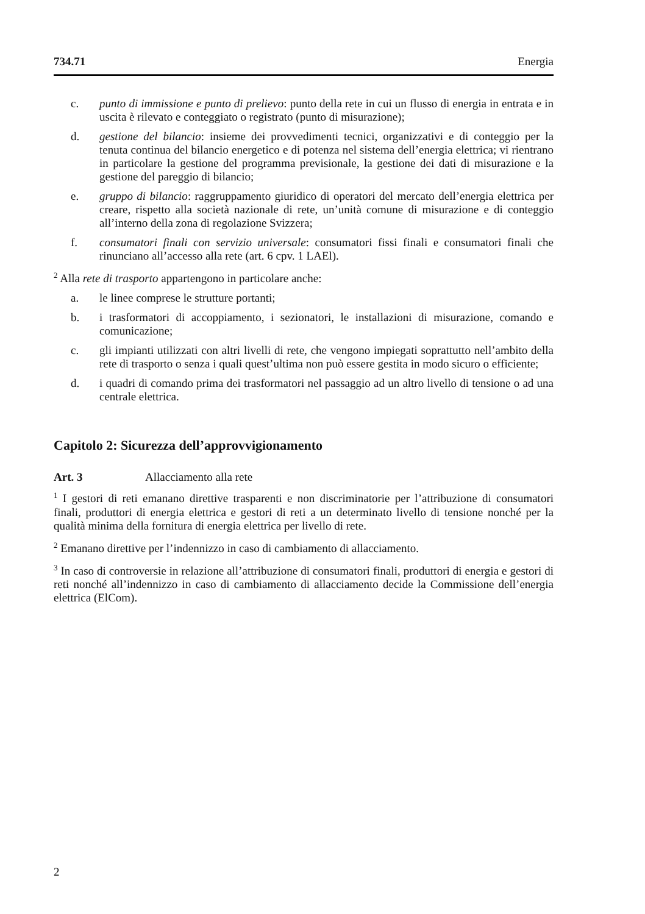734.71 Energia
c. punto di immissione e punto di prelievo: punto della rete in cui un flusso di energia in entrata e in uscita è rilevato e conteggiato o registrato (punto di misurazione);
d. gestione del bilancio: insieme dei provvedimenti tecnici, organizzativi e di conteggio per la tenuta continua del bilancio energetico e di potenza nel sistema dell’energia elettrica; vi rientrano in particolare la gestione del programma previsionale, la gestione dei dati di misurazione e la gestione del pareggio di bilancio;
e. gruppo di bilancio: raggruppamento giuridico di operatori del mercato dell’energia elettrica per creare, rispetto alla società nazionale di rete, un’unità comune di misurazione e di conteggio all’interno della zona di regolazione Svizzera;
f. consumatori finali con servizio universale: consumatori fissi finali e consumatori finali che rinunciano all’accesso alla rete (art. 6 cpv. 1 LAEl).
<sup>2</sup> Alla rete di trasporto appartengono in particolare anche:
a. le linee comprese le strutture portanti;
b. i trasformatori di accoppiamento, i sezionatori, le installazioni di misurazione, comando e comunicazione;
c. gli impianti utilizzati con altri livelli di rete, che vengono impiegati soprattutto nell’ambito della rete di trasporto o senza i quali quest’ultima non può essere gestita in modo sicuro o efficiente;
d. i quadri di comando prima dei trasformatori nel passaggio ad un altro livello di tensione o ad una centrale elettrica.
Capitolo 2: Sicurezza dell’approvvigionamento
Art. 3 Allacciamento alla rete
<sup>1</sup> I gestori di reti emanano direttive trasparenti e non discriminatorie per l’attribuzione di consumatori finali, produttori di energia elettrica e gestori di reti a un determinato livello di tensione nonché per la qualità minima della fornitura di energia elettrica per livello di rete.
<sup>2</sup> Emanano direttive per l’indennizzo in caso di cambiamento di allacciamento.
<sup>3</sup> In caso di controversie in relazione all’attribuzione di consumatori finali, produttori di energia e gestori di reti nonché all’indennizzo in caso di cambiamento di allacciamento decide la Commissione dell’energia elettrica (ElCom).
2